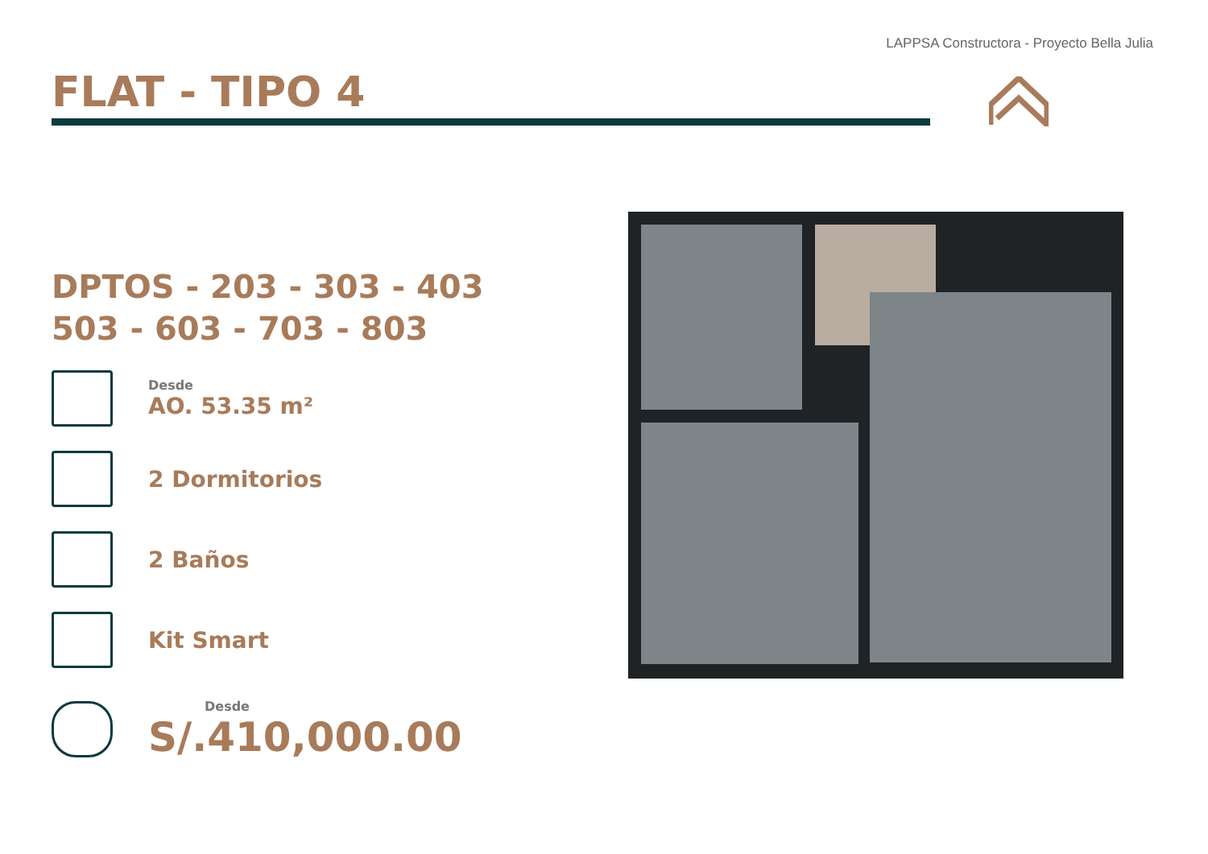LAPPSA Constructora - Proyecto Bella Julia
FLAT - TIPO 4
DPTOS - 203 - 303 - 403
503 - 603 - 703 - 803
Desde
AO. 53.35 m²
2 Dormitorios
2 Baños
Kit Smart
Desde
S/.410,000.00